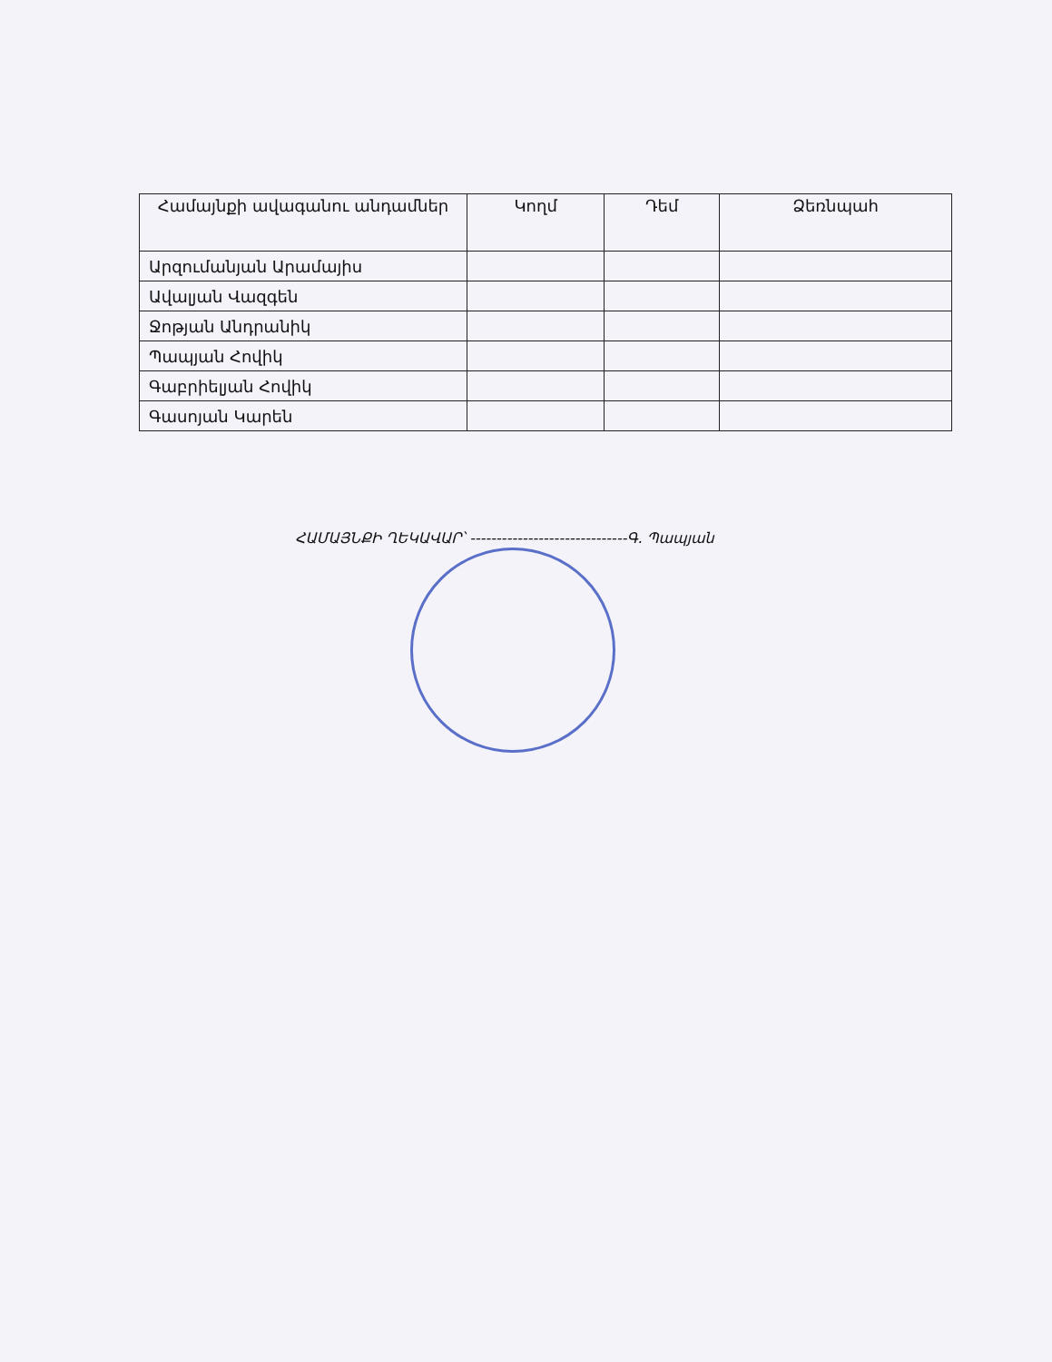| Համայնքի ավագանու անդամներ | Կողմ | Դեմ | Ձեռնպահ |
| --- | --- | --- | --- |
| Արզումանյան Արամայիս | | | |
| Ավալյան Վազգեն | | | |
| Ջոթյան Անդրանիկ | | | |
| Պապյան Հովիկ | | | |
| Գաբրիելյան Հովիկ | | | |
| Գասոյան Կարեն | | | |
ՀԱՄԱՅՆՔԻ ՂԵԿԱՎԱՐ՝ ------------------------------Գ. Պապյան